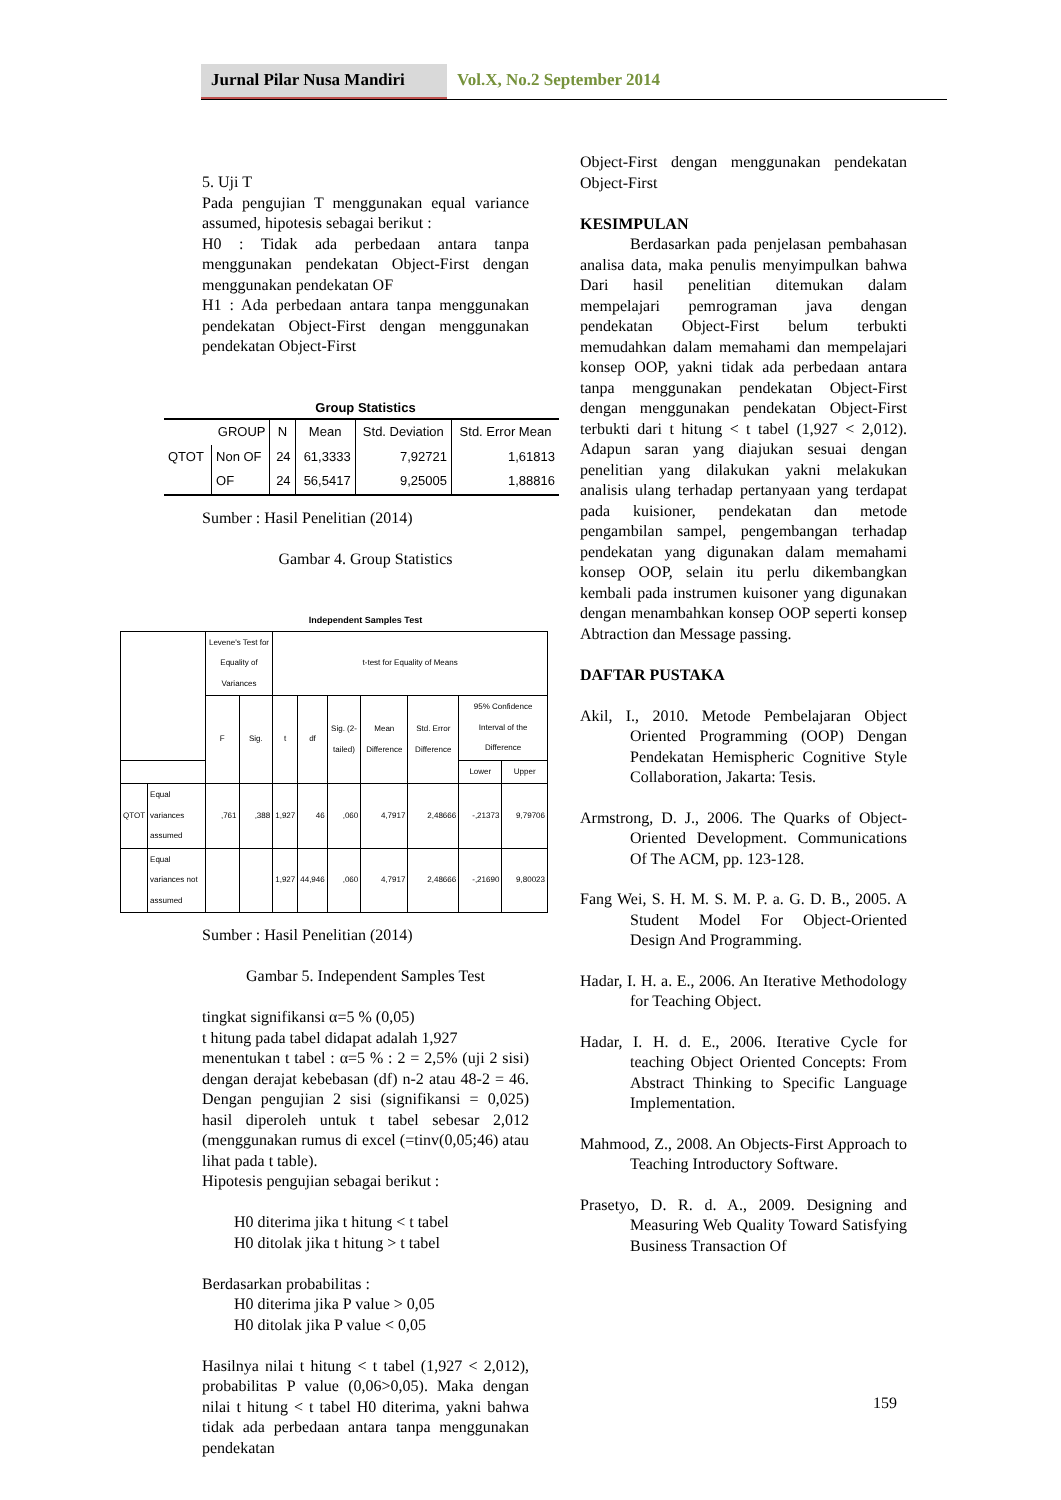Jurnal Pilar Nusa Mandiri
Vol.X, No.2 September 2014
5. Uji T
Pada pengujian T menggunakan equal variance assumed, hipotesis sebagai berikut :
H0 : Tidak ada perbedaan antara tanpa menggunakan pendekatan Object-First dengan menggunakan pendekatan OF
H1 : Ada perbedaan antara tanpa menggunakan pendekatan Object-First dengan menggunakan pendekatan Object-First
Group Statistics
| GROUP | | N | Mean | Std. Deviation | Std. Error Mean |
| --- | --- | --- | --- | --- | --- |
| QTOT | Non OF | 24 | 61,3333 | 7,92721 | 1,61813 |
| | OF | 24 | 56,5417 | 9,25005 | 1,88816 |
Sumber : Hasil Penelitian (2014)
Gambar 4. Group Statistics
Independent Samples Test
| | | Levene's Test for Equality of Variances | | t-test for Equality of Means | | | | | | |
| --- | --- | --- | --- | --- | --- | --- | --- | --- | --- | --- |
| | | F | Sig. | t | df | Sig. (2-tailed) | Mean Difference | Std. Error Difference | 95% Confidence Interval of the Difference | |
| | | | | | | | | | Lower | Upper |
| QTOT | Equal variances assumed | ,761 | ,388 | 1,927 | 46 | ,060 | 4,7917 | 2,48666 | -,21373 | 9,79706 |
| | Equal variances not assumed | | | 1,927 | 44,946 | ,060 | 4,7917 | 2,48666 | -,21690 | 9,80023 |
Sumber : Hasil Penelitian (2014)
Gambar 5. Independent Samples Test
tingkat signifikansi α=5 % (0,05)
t hitung pada tabel didapat adalah 1,927
menentukan t tabel : α=5 % : 2 = 2,5% (uji 2 sisi) dengan derajat kebebasan (df) n-2 atau 48-2 = 46. Dengan pengujian 2 sisi (signifikansi = 0,025) hasil diperoleh untuk t tabel sebesar 2,012 (menggunakan rumus di excel (=tinv(0,05;46) atau lihat pada t table).
Hipotesis pengujian sebagai berikut :
H0 diterima jika t hitung < t tabel
H0 ditolak jika t hitung > t tabel
Berdasarkan probabilitas :
H0 diterima jika P value > 0,05
H0 ditolak jika P value < 0,05
Hasilnya nilai t hitung < t tabel (1,927 < 2,012), probabilitas P value (0,06>0,05). Maka dengan nilai t hitung < t tabel H0 diterima, yakni bahwa tidak ada perbedaan antara tanpa menggunakan pendekatan
Object-First dengan menggunakan pendekatan Object-First
KESIMPULAN
Berdasarkan pada penjelasan pembahasan analisa data, maka penulis menyimpulkan bahwa Dari hasil penelitian ditemukan dalam mempelajari pemrograman java dengan pendekatan Object-First belum terbukti memudahkan dalam memahami dan mempelajari konsep OOP, yakni tidak ada perbedaan antara tanpa menggunakan pendekatan Object-First dengan menggunakan pendekatan Object-First terbukti dari t hitung < t tabel (1,927 < 2,012). Adapun saran yang diajukan sesuai dengan penelitian yang dilakukan yakni melakukan analisis ulang terhadap pertanyaan yang terdapat pada kuisioner, pendekatan dan metode pengambilan sampel, pengembangan terhadap pendekatan yang digunakan dalam memahami konsep OOP, selain itu perlu dikembangkan kembali pada instrumen kuisoner yang digunakan dengan menambahkan konsep OOP seperti konsep Abtraction dan Message passing.
DAFTAR PUSTAKA
Akil, I., 2010. Metode Pembelajaran Object Oriented Programming (OOP) Dengan Pendekatan Hemispheric Cognitive Style Collaboration, Jakarta: Tesis.
Armstrong, D. J., 2006. The Quarks of Object-Oriented Development. Communications Of The ACM, pp. 123-128.
Fang Wei, S. H. M. S. M. P. a. G. D. B., 2005. A Student Model For Object-Oriented Design And Programming.
Hadar, I. H. a. E., 2006. An Iterative Methodology for Teaching Object.
Hadar, I. H. d. E., 2006. Iterative Cycle for teaching Object Oriented Concepts: From Abstract Thinking to Specific Language Implementation.
Mahmood, Z., 2008. An Objects-First Approach to Teaching Introductory Software.
Prasetyo, D. R. d. A., 2009. Designing and Measuring Web Quality Toward Satisfying Business Transaction Of
159